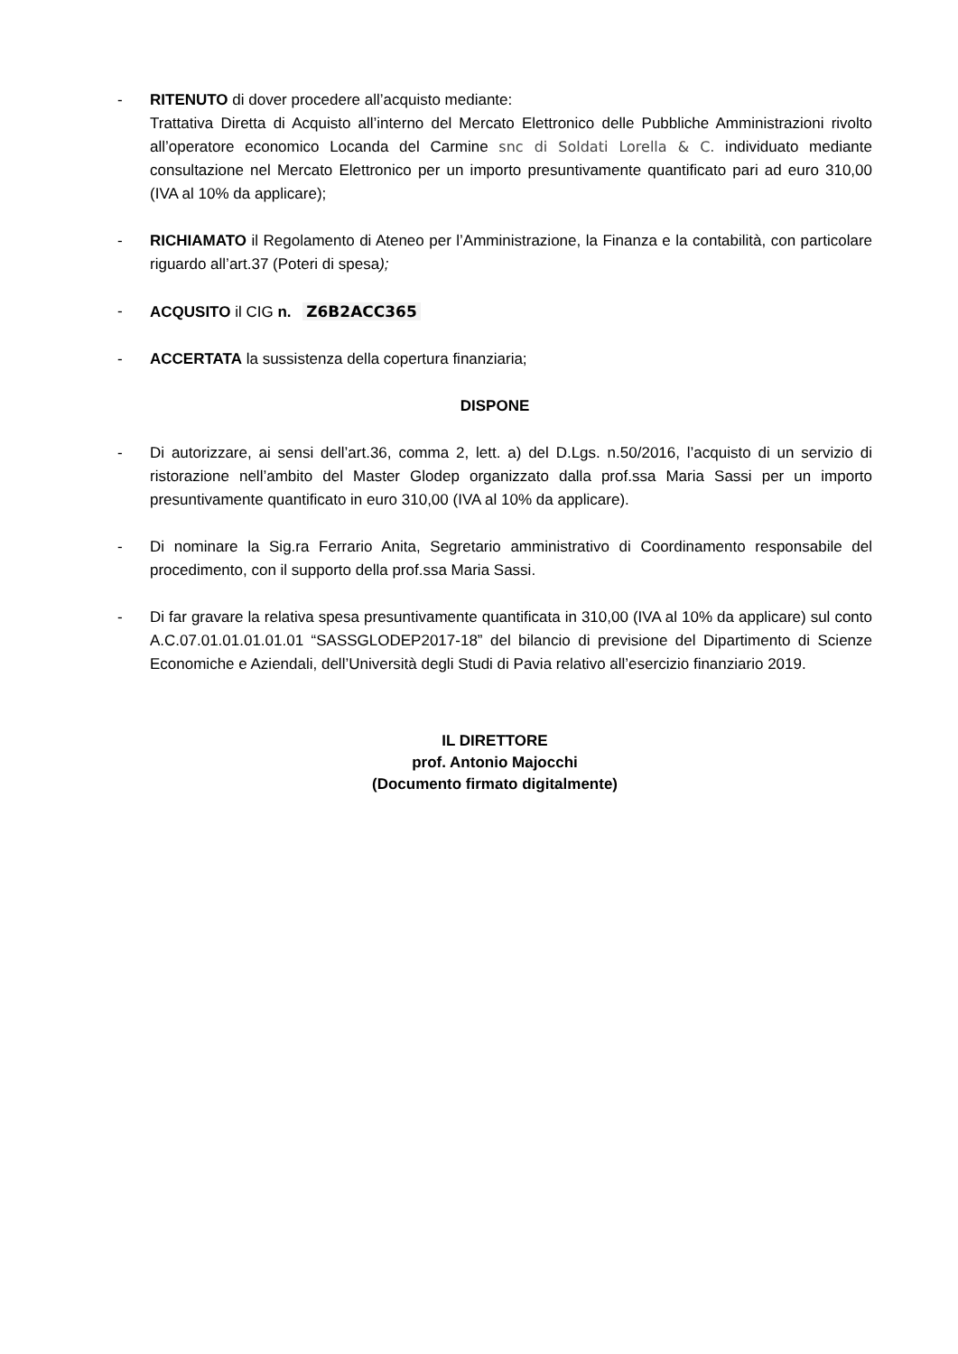- RITENUTO di dover procedere all’acquisto mediante:
Trattativa Diretta di Acquisto all’interno del Mercato Elettronico delle Pubbliche Amministrazioni rivolto all’operatore economico Locanda del Carmine snc di Soldati Lorella & C. individuato mediante consultazione nel Mercato Elettronico per un importo presuntivamente quantificato pari ad euro 310,00 (IVA al 10% da applicare);
- RICHIAMATO il Regolamento di Ateneo per l’Amministrazione, la Finanza e la contabilità, con particolare riguardo all’art.37 (Poteri di spesa);
- ACQUSITO il CIG n. Z6B2ACC365
- ACCERTATA la sussistenza della copertura finanziaria;
DISPONE
- Di autorizzare, ai sensi dell’art.36, comma 2, lett. a) del D.Lgs. n.50/2016, l’acquisto di un servizio di ristorazione nell’ambito del Master Glodep organizzato dalla prof.ssa Maria Sassi per un importo presuntivamente quantificato in euro 310,00 (IVA al 10% da applicare).
- Di nominare la Sig.ra Ferrario Anita, Segretario amministrativo di Coordinamento responsabile del procedimento, con il supporto della prof.ssa Maria Sassi.
- Di far gravare la relativa spesa presuntivamente quantificata in 310,00 (IVA al 10% da applicare) sul conto A.C.07.01.01.01.01.01 “SASSGLODEP2017-18” del bilancio di previsione del Dipartimento di Scienze Economiche e Aziendali, dell’Università degli Studi di Pavia relativo all’esercizio finanziario 2019.
IL DIRETTORE
prof. Antonio Majocchi
(Documento firmato digitalmente)